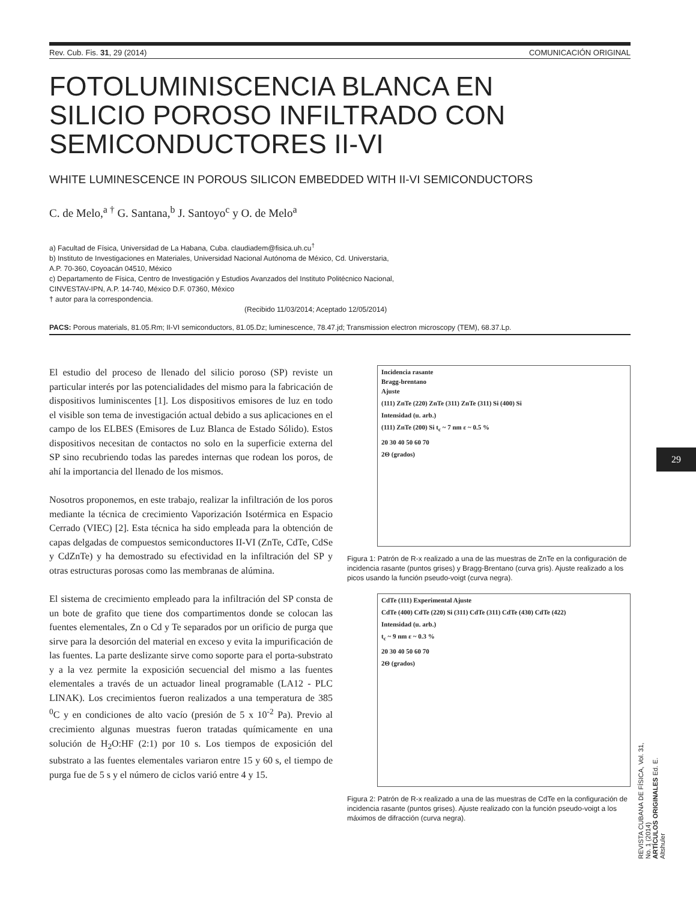Rev. Cub. Fis. 31, 29 (2014) COMUNICACIÓN ORIGINAL
FOTOLUMINISCENCIA BLANCA EN
SILICIO POROSO INFILTRADO CON
SEMICONDUCTORES II-VI
WHITE LUMINESCENCE IN POROUS SILICON EMBEDDED WITH II-VI SEMICONDUCTORS
C. de Melo,<sup>a †</sup> G. Santana,<sup>b</sup> J. Santoyo<sup>c</sup> y O. de Melo<sup>a</sup>
a) Facultad de Física, Universidad de La Habana, Cuba. claudiadem@fisica.uh.cu<sup>†</sup>
b) Instituto de Investigaciones en Materiales, Universidad Nacional Autónoma de México, Cd. Universtaria,
A.P. 70-360, Coyoacán 04510, México
c) Departamento de Física, Centro de Investigación y Estudios Avanzados del Instituto Politécnico Nacional,
CINVESTAV-IPN, A.P. 14-740, México D.F. 07360, México
† autor para la correspondencia.
(Recibido 11/03/2014; Aceptado 12/05/2014)
PACS: Porous materials, 81.05.Rm; II-VI semiconductors, 81.05.Dz; luminescence, 78.47.jd; Transmission electron microscopy (TEM), 68.37.Lp.
El estudio del proceso de llenado del silicio poroso (SP) reviste un particular interés por las potencialidades del mismo para la fabricación de dispositivos luminiscentes [1]. Los dispositivos emisores de luz en todo el visible son tema de investigación actual debido a sus aplicaciones en el campo de los ELBES (Emisores de Luz Blanca de Estado Sólido). Estos dispositivos necesitan de contactos no solo en la superficie externa del SP sino recubriendo todas las paredes internas que rodean los poros, de ahí la importancia del llenado de los mismos.
Nosotros proponemos, en este trabajo, realizar la infiltración de los poros mediante la técnica de crecimiento Vaporización Isotérmica en Espacio Cerrado (VIEC) [2]. Esta técnica ha sido empleada para la obtención de capas delgadas de compuestos semiconductores II-VI (ZnTe, CdTe, CdSe y CdZnTe) y ha demostrado su efectividad en la infiltración del SP y otras estructuras porosas como las membranas de alúmina.
El sistema de crecimiento empleado para la infiltración del SP consta de un bote de grafito que tiene dos compartimentos donde se colocan las fuentes elementales, Zn o Cd y Te separados por un orificio de purga que sirve para la desorción del material en exceso y evita la impurificación de las fuentes. La parte deslizante sirve como soporte para el porta-substrato y a la vez permite la exposición secuencial del mismo a las fuentes elementales a través de un actuador lineal programable (LA12 - PLC LINAK). Los crecimientos fueron realizados a una temperatura de 385 <sup>0</sup>C y en condiciones de alto vacío (presión de 5 x 10<sup>-2</sup> Pa). Previo al crecimiento algunas muestras fueron tratadas químicamente en una solución de H<sub>2</sub>O:HF (2:1) por 10 s. Los tiempos de exposición del substrato a las fuentes elementales variaron entre 15 y 60 s, el tiempo de purga fue de 5 s y el número de ciclos varió entre 4 y 15.
Incidencia rasante
Bragg-brentano
Ajuste
(111) ZnTe (220) ZnTe (311) ZnTe (311) Si (400) Si
Intensidad (u. arb.)
(111) ZnTe (200) Si t<sub>c</sub> ~ 7 nm ε ~ 0.5 %
20 30 40 50 60 70
2Θ (grados)
Figura 1: Patrón de R-x realizado a una de las muestras de ZnTe en la configuración de incidencia rasante (puntos grises) y Bragg-Brentano (curva gris). Ajuste realizado a los picos usando la función pseudo-voigt (curva negra).
CdTe (111) Experimental Ajuste
CdTe (400) CdTe (220) Si (311) CdTe (311) CdTe (430) CdTe (422)
Intensidad (u. arb.)
t<sub>c</sub> ~ 9 nm ε ~ 0.3 %
20 30 40 50 60 70
2Θ (grados)
Figura 2: Patrón de R-x realizado a una de las muestras de CdTe en la configuración de incidencia rasante (puntos grises). Ajuste realizado con la función pseudo-voigt a los máximos de difracción (curva negra).
29
REVISTA CUBANA DE FÍSICA, Vol. 31, No. 1 (2014)
ARTÍCULOS ORIGINALES Ed. E. Altshuler